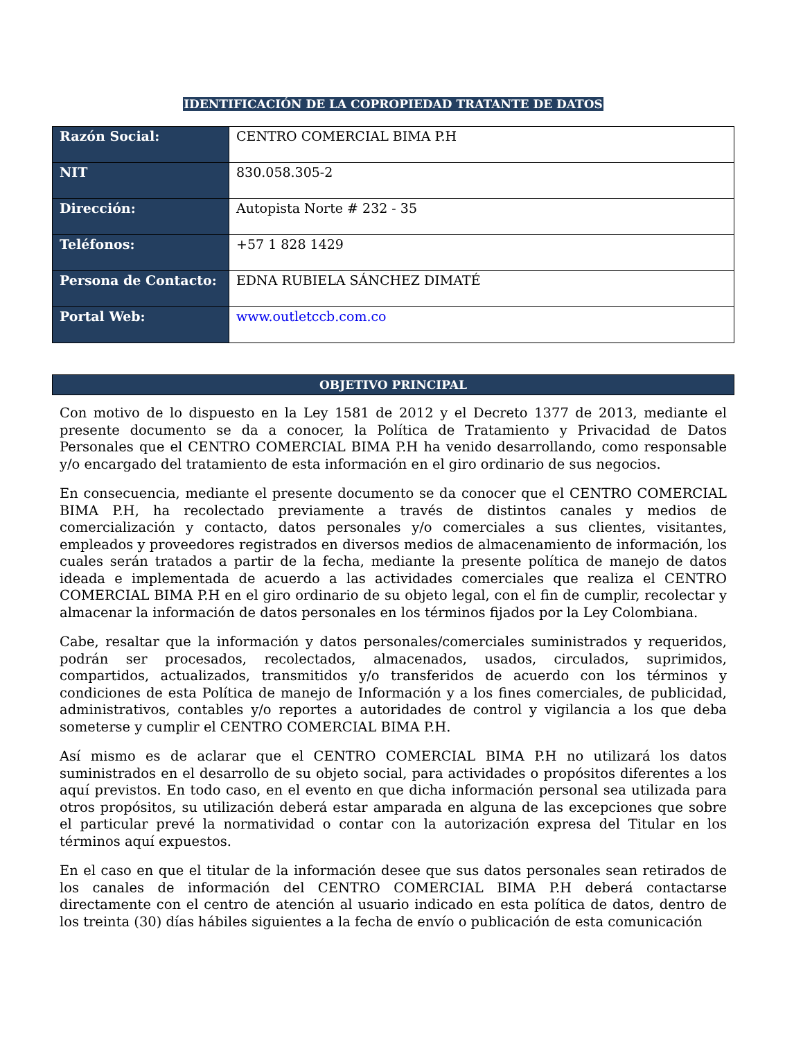IDENTIFICACIÓN DE LA COPROPIEDAD TRATANTE DE DATOS
| Razón Social: | CENTRO COMERCIAL BIMA P.H |
| NIT | 830.058.305-2 |
| Dirección: | Autopista Norte # 232 - 35 |
| Teléfonos: | +57 1 828 1429 |
| Persona de Contacto: | EDNA RUBIELA SÁNCHEZ DIMATÉ |
| Portal Web: | www.outletccb.com.co |
OBJETIVO PRINCIPAL
Con motivo de lo dispuesto en la Ley 1581 de 2012 y el Decreto 1377 de 2013, mediante el presente documento se da a conocer, la Política de Tratamiento y Privacidad de Datos Personales que el CENTRO COMERCIAL BIMA P.H ha venido desarrollando, como responsable y/o encargado del tratamiento de esta información en el giro ordinario de sus negocios.
En consecuencia, mediante el presente documento se da conocer que el CENTRO COMERCIAL BIMA P.H, ha recolectado previamente a través de distintos canales y medios de comercialización y contacto, datos personales y/o comerciales a sus clientes, visitantes, empleados y proveedores registrados en diversos medios de almacenamiento de información, los cuales serán tratados a partir de la fecha, mediante la presente política de manejo de datos ideada e implementada de acuerdo a las actividades comerciales que realiza el CENTRO COMERCIAL BIMA P.H en el giro ordinario de su objeto legal, con el fin de cumplir, recolectar y almacenar la información de datos personales en los términos fijados por la Ley Colombiana.
Cabe, resaltar que la información y datos personales/comerciales suministrados y requeridos, podrán ser procesados, recolectados, almacenados, usados, circulados, suprimidos, compartidos, actualizados, transmitidos y/o transferidos de acuerdo con los términos y condiciones de esta Política de manejo de Información y a los fines comerciales, de publicidad, administrativos, contables y/o reportes a autoridades de control y vigilancia a los que deba someterse y cumplir el CENTRO COMERCIAL BIMA P.H.
Así mismo es de aclarar que el CENTRO COMERCIAL BIMA P.H no utilizará los datos suministrados en el desarrollo de su objeto social, para actividades o propósitos diferentes a los aquí previstos. En todo caso, en el evento en que dicha información personal sea utilizada para otros propósitos, su utilización deberá estar amparada en alguna de las excepciones que sobre el particular prevé la normatividad o contar con la autorización expresa del Titular en los términos aquí expuestos.
En el caso en que el titular de la información desee que sus datos personales sean retirados de los canales de información del CENTRO COMERCIAL BIMA P.H deberá contactarse directamente con el centro de atención al usuario indicado en esta política de datos, dentro de los treinta (30) días hábiles siguientes a la fecha de envío o publicación de esta comunicación